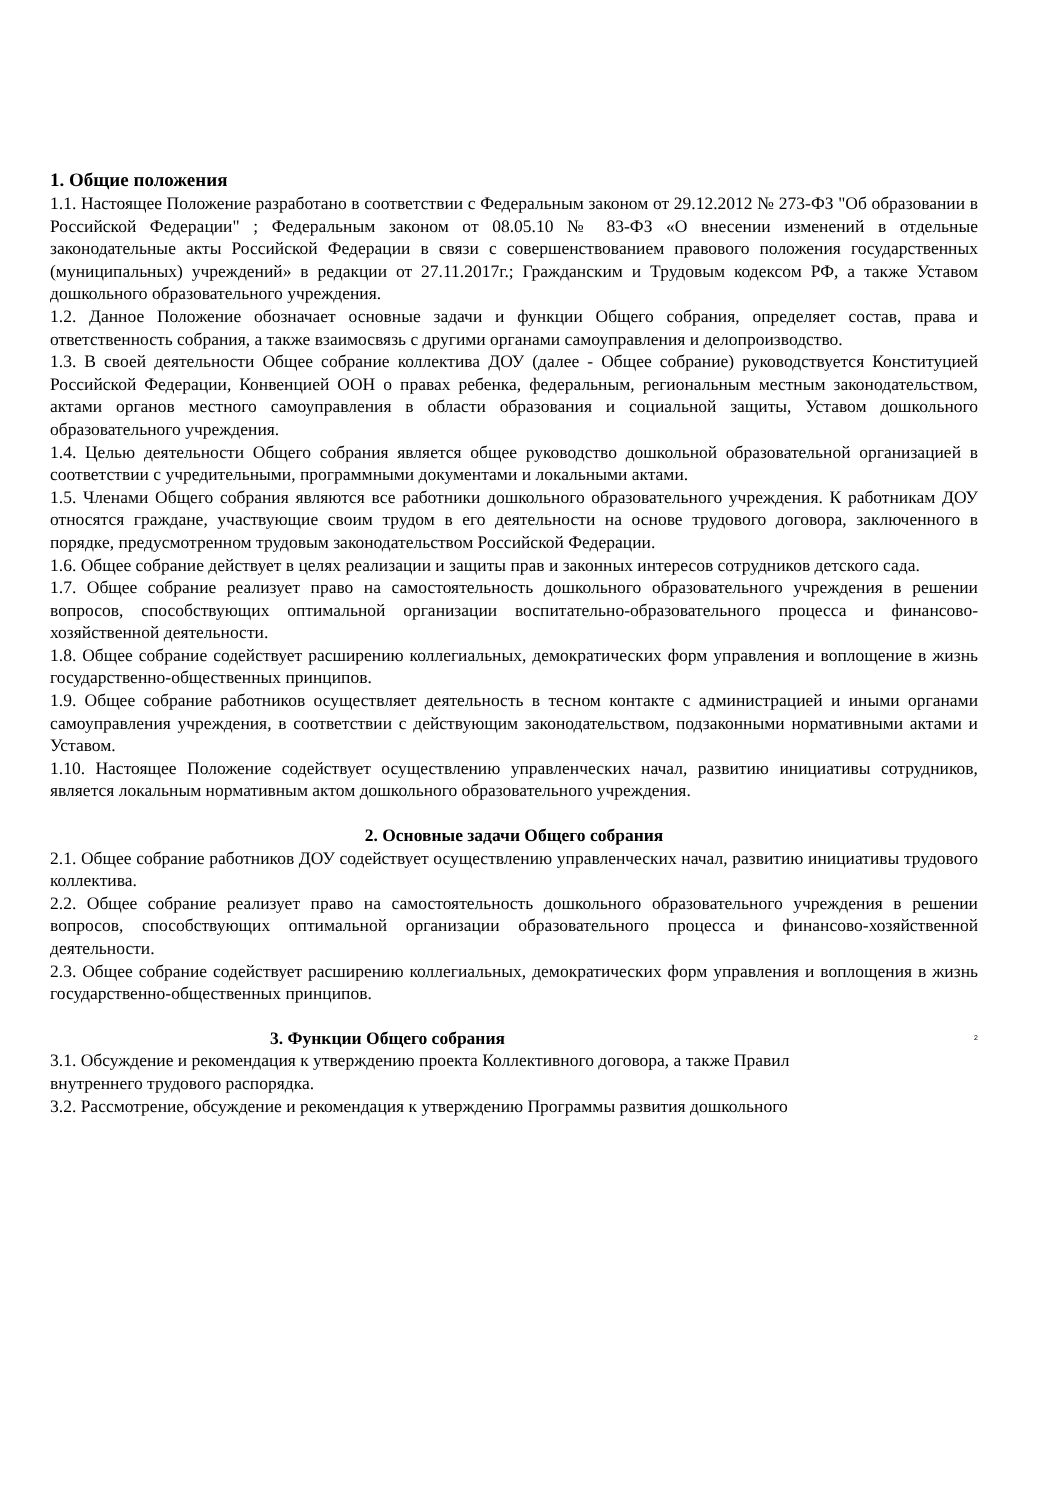1. Общие положения
1.1. Настоящее Положение разработано в соответствии с Федеральным законом от 29.12.2012 № 273-ФЗ "Об образовании в Российской Федерации" ; Федеральным законом от 08.05.10 № 83-ФЗ «О внесении изменений в отдельные законодательные акты Российской Федерации в связи с совершенствованием правового положения государственных (муниципальных) учреждений» в редакции от 27.11.2017г.; Гражданским и Трудовым кодексом РФ, а также Уставом дошкольного образовательного учреждения.
1.2. Данное Положение обозначает основные задачи и функции Общего собрания, определяет состав, права и ответственность собрания, а также взаимосвязь с другими органами самоуправления и делопроизводство.
1.3. В своей деятельности Общее собрание коллектива ДОУ (далее - Общее собрание) руководствуется Конституцией Российской Федерации, Конвенцией ООН о правах ребенка, федеральным, региональным местным законодательством, актами органов местного самоуправления в области образования и социальной защиты, Уставом дошкольного образовательного учреждения.
1.4. Целью деятельности Общего собрания является общее руководство дошкольной образовательной организацией в соответствии с учредительными, программными документами и локальными актами.
1.5. Членами Общего собрания являются все работники дошкольного образовательного учреждения. К работникам ДОУ относятся граждане, участвующие своим трудом в его деятельности на основе трудового договора, заключенного в порядке, предусмотренном трудовым законодательством Российской Федерации.
1.6. Общее собрание действует в целях реализации и защиты прав и законных интересов сотрудников детского сада.
1.7. Общее собрание реализует право на самостоятельность дошкольного образовательного учреждения в решении вопросов, способствующих оптимальной организации воспитательно-образовательного процесса и финансово-хозяйственной деятельности.
1.8. Общее собрание содействует расширению коллегиальных, демократических форм управления и воплощение в жизнь государственно-общественных принципов.
1.9. Общее собрание работников осуществляет деятельность в тесном контакте с администрацией и иными органами самоуправления учреждения, в соответствии с действующим законодательством, подзаконными нормативными актами и Уставом.
1.10. Настоящее Положение содействует осуществлению управленческих начал, развитию инициативы сотрудников, является локальным нормативным актом дошкольного образовательного учреждения.
2. Основные задачи Общего собрания
2.1. Общее собрание работников ДОУ содействует осуществлению управленческих начал, развитию инициативы трудового коллектива.
2.2. Общее собрание реализует право на самостоятельность дошкольного образовательного учреждения в решении вопросов, способствующих оптимальной организации образовательного процесса и финансово-хозяйственной деятельности.
2.3. Общее собрание содействует расширению коллегиальных, демократических форм управления и воплощения в жизнь государственно-общественных принципов.
3. Функции Общего собрания 2
3.1. Обсуждение и рекомендация к утверждению проекта Коллективного договора, а также Правил
внутреннего трудового распорядка.
3.2. Рассмотрение, обсуждение и рекомендация к утверждению Программы развития дошкольного